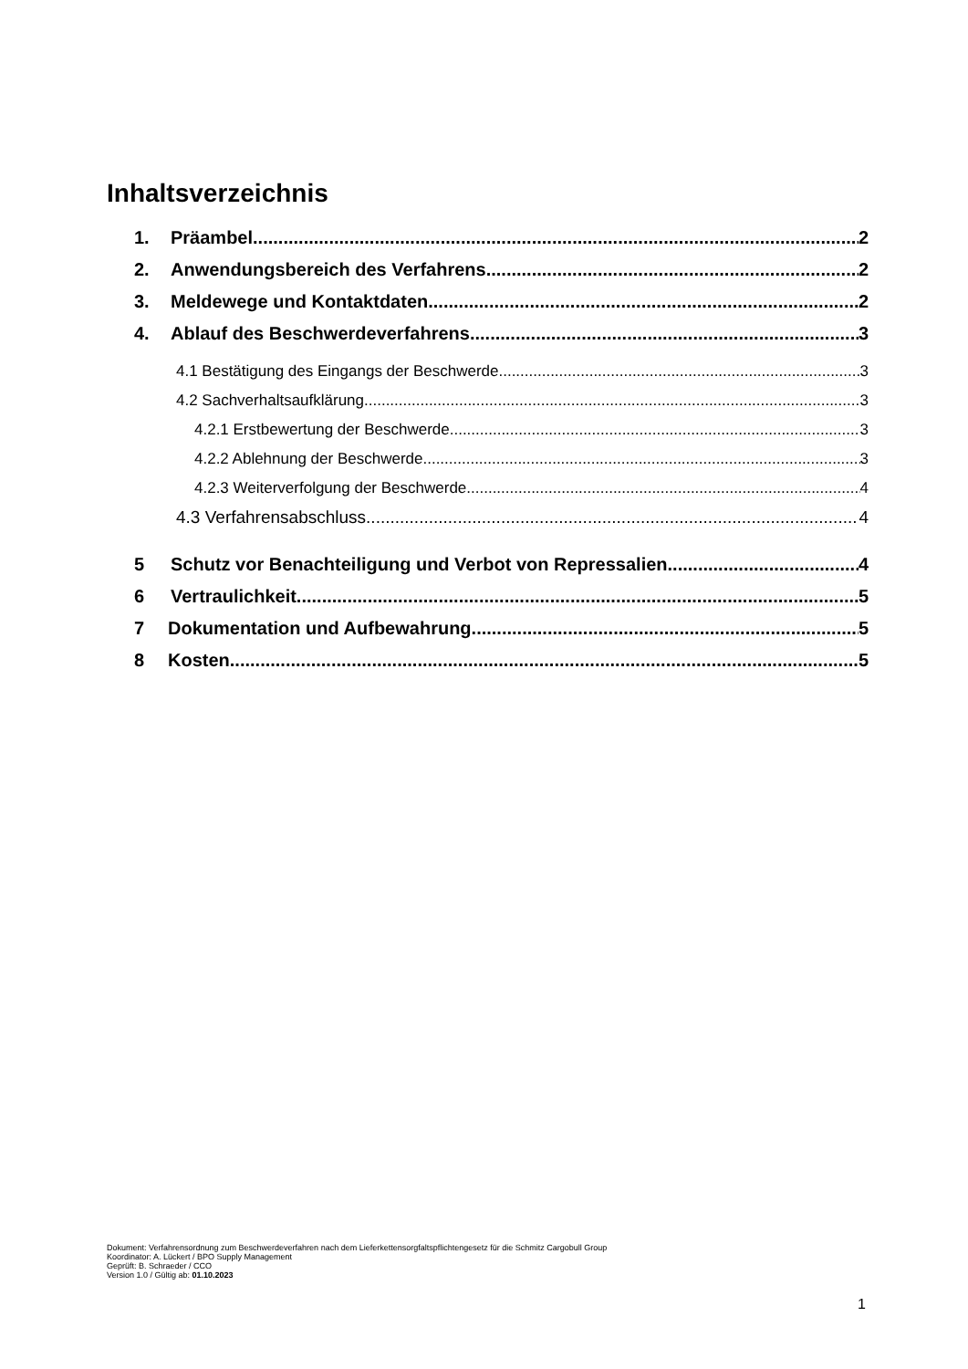Inhaltsverzeichnis
1. Präambel 2
2. Anwendungsbereich des Verfahrens 2
3. Meldewege und Kontaktdaten 2
4. Ablauf des Beschwerdeverfahrens 3
4.1 Bestätigung des Eingangs der Beschwerde 3
4.2 Sachverhaltsaufklärung 3
4.2.1 Erstbewertung der Beschwerde 3
4.2.2 Ablehnung der Beschwerde 3
4.2.3 Weiterverfolgung der Beschwerde 4
4.3 Verfahrensabschluss 4
5 Schutz vor Benachteiligung und Verbot von Repressalien 4
6 Vertraulichkeit 5
7 Dokumentation und Aufbewahrung 5
8 Kosten 5
Dokument: Verfahrensordnung zum Beschwerdeverfahren nach dem Lieferkettensorgfaltspflichtengesetz für die Schmitz Cargobull Group
Koordinator: A. Lückert / BPO Supply Management
Geprüft: B. Schraeder / CCO
Version 1.0 / Gültig ab: 01.10.2023
1